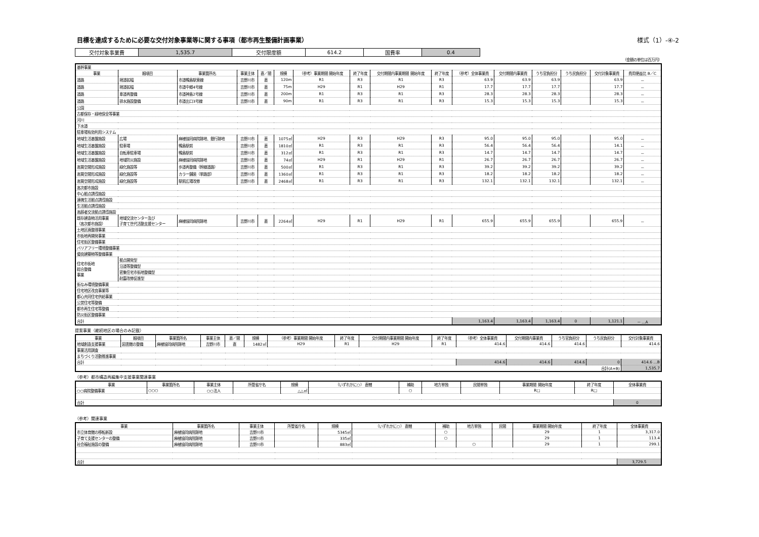目標を達成するために必要な交付対象事業等に関する事項（都市再生整備計画事業） 様式（1）-④-2
| 交付対象事業費 | 1,535.7 | 交付限度額 | 614.2 | 国費率 | 0.4 |
（金額の単位は百万円）
| 基幹事業 | | | | | | | | | | | | | | | |
| --- | --- | --- | --- | --- | --- | --- | --- | --- | --- | --- | --- | --- | --- | --- | --- |
| 事業 | 細項目 | 事業箇所名 | 事業主体 | 直／間 | 規模 | （参考）事業期間 開始年度 | 終了年度 | 交付期間内事業期間 開始年度 | 終了年度 | （参考）全体事業費 | 交付期間内事業費 | うち官負担分 | うち民負担分 | 交付対象事業費 | 費用便益比 B／C |
| 道路 | 現道拡幅 | 市道鴨島駅東線 | 吉野川市 | 直 | 120m | R1 | R3 | R1 | R3 | 63.9 | 63.9 | 63.9 | | 63.9 | － |
| 道路 | 現道拡幅 | 市道中郷4号線 | 吉野川市 | 直 | 75m | H29 | R1 | H29 | R1 | 17.7 | 17.7 | 17.7 | | 17.7 | － |
| 道路 | 車道再整備 | 市道神島2号線 | 吉野川市 | 直 | 200m | R1 | R3 | R1 | R3 | 28.3 | 28.3 | 28.3 | | 28.3 | － |
| 道路 | 排水施設整備 | 市道出口3号線 | 吉野川市 | 直 | 90m | R1 | R3 | R1 | R3 | 15.3 | 15.3 | 15.3 | | 15.3 | － |
| 公園 | | | | | | | | | | | | | | | |
| 古都保存・緑地保全等事業 | | | | | | | | | | | | | | | |
| 河川 | | | | | | | | | | | | | | | |
| 下水道 | | | | | | | | | | | | | | | |
| 駐車場有効利用システム | | | | | | | | | | | | | | | |
| 地域生活基盤施設 | 広場 | 麻植協同病院跡地、銀行跡地 | 吉野川市 | 直 | 1075㎡ | H29 | R3 | H29 | R3 | 95.0 | 95.0 | 95.0 | | 95.0 | － |
| 地域生活基盤施設 | 駐車場 | 鴨島駅前 | 吉野川市 | 直 | 1810㎡ | R1 | R3 | R1 | R3 | 56.4 | 56.4 | 56.4 | | 14.1 | － |
| 地域生活基盤施設 | 自転車駐車場 | 鴨島駅前 | 吉野川市 | 直 | 312㎡ | R1 | R3 | R1 | R3 | 14.7 | 14.7 | 14.7 | | 14.7 | － |
| 地域生活基盤施設 | 地域防災施設 | 麻植協同病院跡地 | 吉野川市 | 直 | 74㎡ | H29 | R1 | H29 | R1 | 26.7 | 26.7 | 26.7 | | 26.7 | － |
| 高質空間形成施設 | 緑化施設等 | 歩道再整備（幹線道路） | 吉野川市 | 直 | 500㎡ | R1 | R3 | R1 | R3 | 39.2 | 39.2 | 39.2 | | 39.2 | － |
| 高質空間形成施設 | 緑化施設等 | カラー舗装（単路部） | 吉野川市 | 直 | 1360㎡ | R1 | R3 | R1 | R3 | 18.2 | 18.2 | 18.2 | | 18.2 | － |
| 高質空間形成施設 | 緑化施設等 | 駅前広場改修 | 吉野川市 | 直 | 2468㎡ | R1 | R3 | R1 | R3 | 132.1 | 132.1 | 132.1 | | 132.1 | － |
| 高次都市施設 | | | | | | | | | | | | | | | |
| 中心拠点誘導施設 | | | | | | | | | | | | | | | |
| 連携生活拠点誘導施設 | | | | | | | | | | | | | | | |
| 生活拠点誘導施設 | | | | | | | | | | | | | | | |
| 高齢者交流拠点誘導施設 | | | | | | | | | | | | | | | |
| 既存建造物活用事業 （高次都市施設） | 地域交流センター及び 子育て世代活動支援センター | 麻植協同病院跡地 | 吉野川市 | 直 | 2264㎡ | H29 | R1 | H29 | R1 | 655.9 | 655.9 | 655.9 | | 655.9 | － |
| 土地区画整理事業 | | | | | | | | | | | | | | | |
| 市街地再開発事業 | | | | | | | | | | | | | | | |
| 住宅街区整備事業 | | | | | | | | | | | | | | | |
| バリアフリー環境整備事業 | | | | | | | | | | | | | | | |
| 優良建築物等整備事業 | | | | | | | | | | | | | | | |
| 住宅市街地 総合整備 事業 | 拠点開発型 | | | | | | | | | | | | | | |
| | 沿道等整備型 | | | | | | | | | | | | | | |
| | 密集住宅市街地整備型 | | | | | | | | | | | | | | |
| | 耐震改修促進型 | | | | | | | | | | | | | | |
| 街なみ環境整備事業 | | | | | | | | | | | | | | | |
| 住宅地区改良事業等 | | | | | | | | | | | | | | | |
| 都心共同住宅供給事業 | | | | | | | | | | | | | | | |
| 公営住宅等整備 | | | | | | | | | | | | | | | |
| 都市再生住宅等整備 | | | | | | | | | | | | | | | |
| 防災街区整備事業 | | | | | | | | | | | | | | | |
| 合計 | | | | | | | | | | 1,163.4 | 1,163.4 | 1,163.4 | 0 | 1,121.1 | － …A |
提案事業（継続地区の場合のみ記載）
| 事業 | 細項目 | 事業箇所名 | 事業主体 | 直／間 | 規模 | （参考）事業期間 開始年度 | 終了年度 | 交付期間内事業期間 開始年度 | 終了年度 | （参考）全体事業費 | 交付期間内事業費 | うち官負担分 | うち民負担分 | 交付対象事業費 |
| --- | --- | --- | --- | --- | --- | --- | --- | --- | --- | --- | --- | --- | --- | --- |
| 地域創造支援事業 | 図書館の整備 | 麻植協同病院跡地 | 吉野川市 | 直 | 1482㎡ | H29 | R1 | H29 | R1 | 414.6 | 414.6 | 414.6 | | 414.6 |
| 事業活用調査 | | | | | | | | | | | | | | |
| まちづくり活動推進事業 | | | | | | | | | | | | | | |
| 合計 | | | | | | | | | | 414.6 | 414.6 | 414.6 | 0 | 414.6 …B |
| 合計(A+B) | | | | | | | | | | | | | | 1,535.7 |
（参考）都市構造再編集中支援事業関連事業
| 事業 | 事業箇所名 | 事業主体 | 所管省庁名 | 規模 | （いずれかに○） 直轄 | 補助 | 地方単独 | 民間単独 | 事業期間 開始年度 | 終了年度 | 全体事業費 |
| --- | --- | --- | --- | --- | --- | --- | --- | --- | --- | --- | --- |
| ○○病院整備事業 | ○○○ | ○○法人 | | △△㎡ | | ○ | | | R□ | R□ | |
| 合計 | | | | | | | | | | | 0 |
（参考）関連事業
| 事業 | 事業箇所名 | 事業主体 | 所管省庁名 | 規模 | （いずれかに○） 直轄 | 補助 | 地方単独 | 民間 | 事業期間 開始年度 | 終了年度 | 全体事業費 |
| --- | --- | --- | --- | --- | --- | --- | --- | --- | --- | --- | --- |
| 市立体育館の移転新設 | 麻植協同病院跡地 | 吉野川市 | | 5345㎡ | | ○ | | | 29 | 1 | 3,317.0 |
| 子育て支援センターの整備 | 麻植協同病院跡地 | 吉野川市 | | 335㎡ | | ○ | | | 29 | 1 | 113.4 |
| 社会福祉施設の整備 | 麻植協同病院跡地 | 吉野川市 | | 883㎡ | | | ○ | | 29 | 1 | 299.1 |
| 合計 | | | | | | | | | | | 3,729.5 |